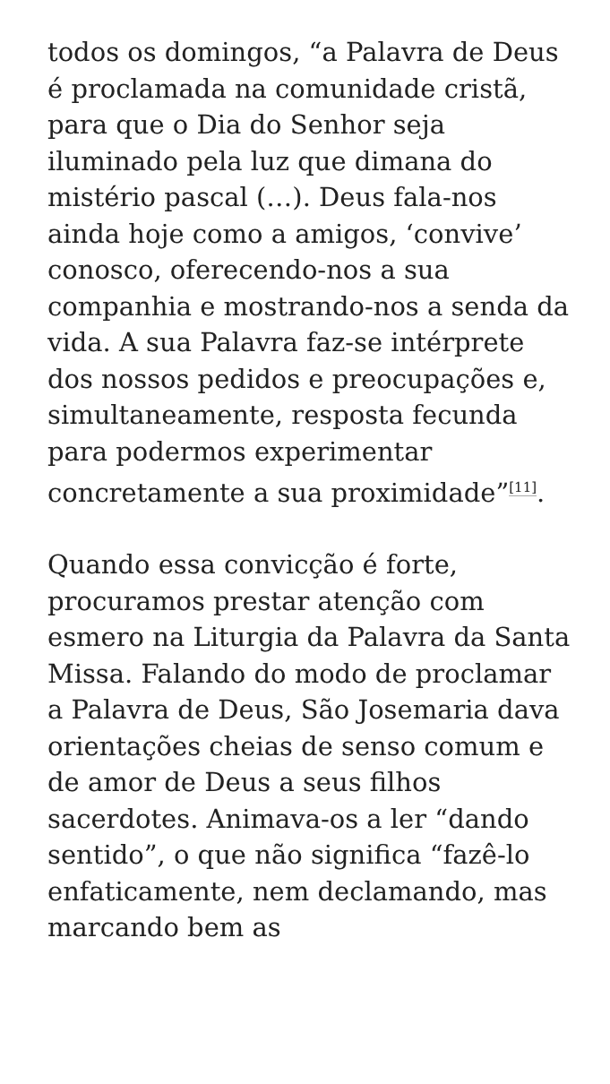todos os domingos, “a Palavra de Deus é proclamada na comunidade cristã, para que o Dia do Senhor seja iluminado pela luz que dimana do mistério pascal (…). Deus fala-nos ainda hoje como a amigos, ‘convive’ conosco, oferecendo-nos a sua companhia e mostrando-nos a senda da vida. A sua Palavra faz-se intérprete dos nossos pedidos e preocupações e, simultaneamente, resposta fecunda para podermos experimentar concretamente a sua proximidade”<sup>[11]</sup>.
Quando essa convicção é forte, procuramos prestar atenção com esmero na Liturgia da Palavra da Santa Missa. Falando do modo de proclamar a Palavra de Deus, São Josemaria dava orientações cheias de senso comum e de amor de Deus a seus filhos sacerdotes. Animava-os a ler “dando sentido”, o que não significa “fazê-lo enfaticamente, nem declamando, mas marcando bem as